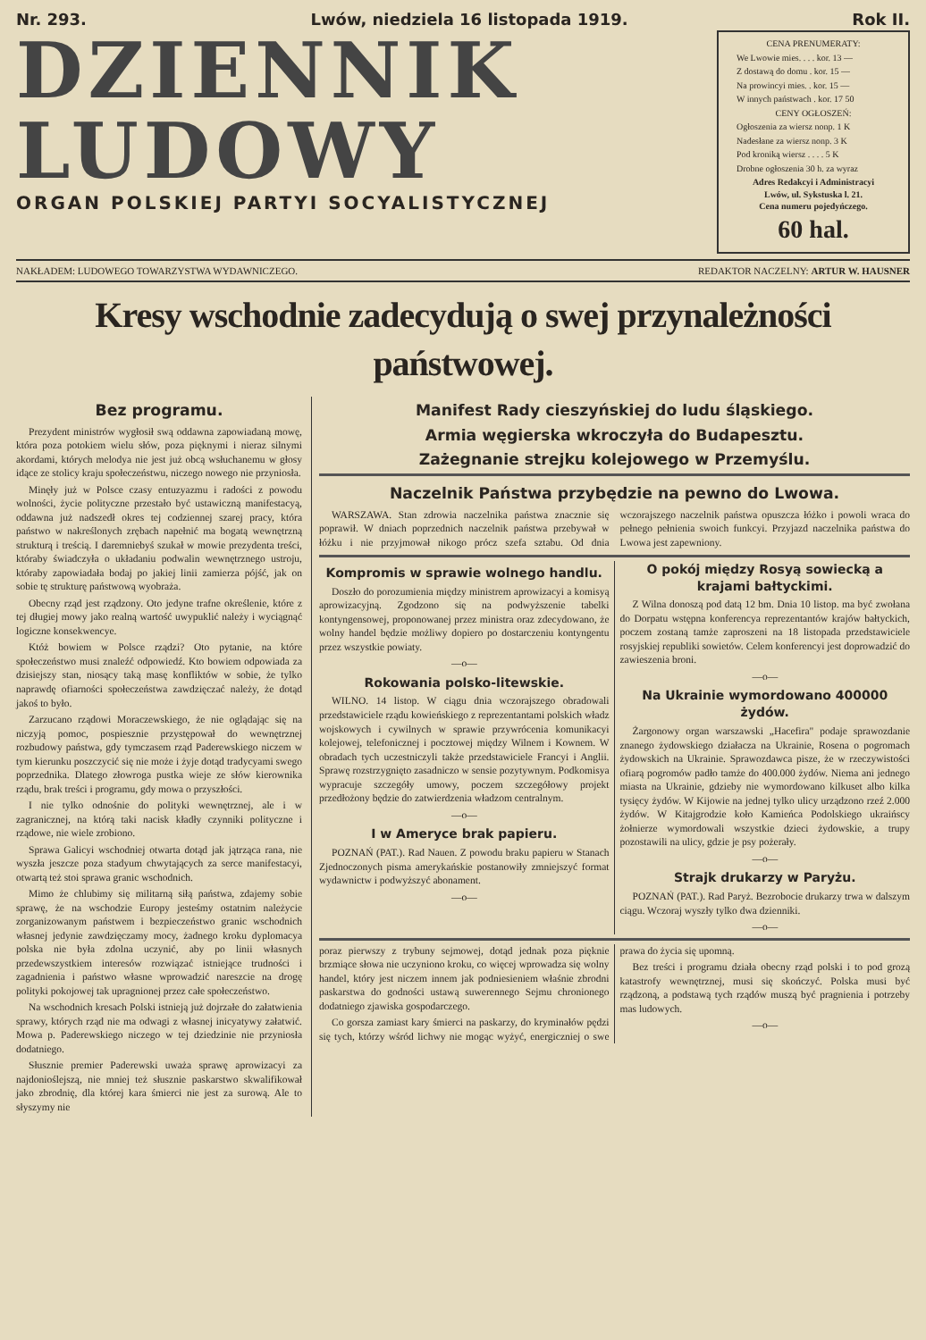Nr. 293. Lwów, niedziela 16 listopada 1919. Rok II.
DZIENNIK
LUDOWY
ORGAN POLSKIEJ PARTYI SOCYALISTYCZNEJ
CENA PRENUMERATY:
We Lwowie mies. . . . kor. 13 —
Z dostawą do domu . kor. 15 —
Na prowincyi mies. . kor. 15 —
W innych państwach . kor. 17 50
CENY OGŁOSZEŃ:
Ogłoszenia za wiersz nonp. 1 K
Nadesłane za wiersz nonp. 3 K
Pod kroniką wiersz . . . . 5 K
Drobne ogłoszenia 30 h. za wyraz
Adres Redakcyi i Administracyi
Lwów, ul. Sykstuska l. 21.
Cena numeru pojedyńczego.
60 hal.
NAKŁADEM: LUDOWEGO TOWARZYSTWA WYDAWNICZEGO. REDAKTOR NACZELNY: ARTUR W. HAUSNER
Kresy wschodnie zadecydują o swej przynależności państwowej.
Bez programu.
Prezydent ministrów wygłosił swą oddawna zapowiadaną mowę, która poza potokiem wielu słów, poza pięknymi i nieraz silnymi akordami, których melodya nie jest już obcą wsłuchanemu w głosy idące ze stolicy kraju społeczeństwu, niczego nowego nie przyniosła.
Minęły już w Polsce czasy entuzyazmu i radości z powodu wolności, życie polityczne przestało być ustawiczną manifestacyą, oddawna już nadszedł okres tej codziennej szarej pracy, która państwo w nakreślonych zrębach napełnić ma bogatą wewnętrzną strukturą i treścią. I daremniebyś szukał w mowie prezydenta treści, któraby świadczyła o układaniu podwalin wewnętrznego ustroju, któraby zapowiadała bodaj po jakiej linii zamierza pójść, jak on sobie tę strukturę państwową wyobraża.
Obecny rząd jest rządzony. Oto jedyne trafne określenie, które z tej długiej mowy jako realną wartość uwypuklić należy i wyciągnąć logiczne konsekwencye.
Któż bowiem w Polsce rządzi? Oto pytanie, na które społeczeństwo musi znaleźć odpowiedź. Kto bowiem odpowiada za dzisiejszy stan, niosący taką masę konfliktów w sobie, że tylko naprawdę ofiarności społeczeństwa zawdzięczać należy, że dotąd jakoś to było.
Zarzucano rządowi Moraczewskiego, że nie oglądając się na niczyją pomoc, pospiesznie przystępował do wewnętrznej rozbudowy państwa, gdy tymczasem rząd Paderewskiego niczem w tym kierunku poszczycić się nie może i żyje dotąd tradycyami swego poprzednika. Dlatego złowroga pustka wieje ze słów kierownika rządu, brak treści i programu, gdy mowa o przyszłości.
I nie tylko odnośnie do polityki wewnętrznej, ale i w zagranicznej, na którą taki nacisk kładły czynniki polityczne i rządowe, nie wiele zrobiono.
Sprawa Galicyi wschodniej otwarta dotąd jak jątrząca rana, nie wyszła jeszcze poza stadyum chwytających za serce manifestacyi, otwartą też stoi sprawa granic wschodnich.
Mimo że chlubimy się militarną siłą państwa, zdajemy sobie sprawę, że na wschodzie Europy jesteśmy ostatnim należycie zorganizowanym państwem i bezpieczeństwo granic wschodnich własnej jedynie zawdzięczamy mocy, żadnego kroku dyplomacya polska nie była zdolna uczynić, aby po linii własnych przedewszystkiem interesów rozwiązać istniejące trudności i zagadnienia i państwo własne wprowadzić nareszcie na drogę polityki pokojowej tak upragnionej przez całe społeczeństwo.
Na wschodnich kresach Polski istnieją już dojrzałe do załatwienia sprawy, których rząd nie ma odwagi z własnej inicyatywy załatwić. Mowa p. Paderewskiego niczego w tej dziedzinie nie przyniosła dodatniego.
Słusznie premier Paderewski uważa sprawę aprowizacyi za najdonioślejszą, nie mniej też słusznie paskarstwo skwalifikował jako zbrodnię, dla której kara śmierci nie jest za surową. Ale to słyszymy nie
Manifest Rady cieszyńskiej do ludu śląskiego.
Armia węgierska wkroczyła do Budapesztu.
Zażegnanie strejku kolejowego w Przemyślu.
Naczelnik Państwa przybędzie na pewno do Lwowa.
WARSZAWA. Stan zdrowia naczelnika państwa znacznie się poprawił. W dniach poprzednich naczelnik państwa przebywał w łóżku i nie przyjmował nikogo prócz szefa sztabu. Od dnia wczorajszego naczelnik państwa opuszcza łóżko i powoli wraca do pełnego pełnienia swoich funkcyi. Przyjazd naczelnika państwa do Lwowa jest zapewniony.
Kompromis w sprawie wolnego handlu.
Doszło do porozumienia między ministrem aprowizacyi a komisyą aprowizacyjną. Zgodzono się na podwyższenie tabelki kontyngensowej, proponowanej przez ministra oraz zdecydowano, że wolny handel będzie możliwy dopiero po dostarczeniu kontyngentu przez wszystkie powiaty.
—o—
Rokowania polsko-litewskie.
WILNO. 14 listop. W ciągu dnia wczorajszego obradowali przedstawiciele rządu kowieńskiego z reprezentantami polskich władz wojskowych i cywilnych w sprawie przywrócenia komunikacyi kolejowej, telefonicznej i pocztowej między Wilnem i Kownem. W obradach tych uczestniczyli także przedstawiciele Francyi i Anglii. Sprawę rozstrzygnięto zasadniczo w sensie pozytywnym. Podkomisya wypracuje szczegóły umowy, poczem szczegółowy projekt przedłożony będzie do zatwierdzenia władzom centralnym.
—o—
I w Ameryce brak papieru.
POZNAŃ (PAT.). Rad Nauen. Z powodu braku papieru w Stanach Zjednoczonych pisma amerykańskie postanowiły zmniejszyć format wydawnictw i podwyższyć abonament.
—o—
O pokój między Rosyą sowiecką a krajami bałtyckimi.
Z Wilna donoszą pod datą 12 bm. Dnia 10 listop. ma być zwołana do Dorpatu wstępna konferencya reprezentantów krajów bałtyckich, poczem zostaną tamże zaproszeni na 18 listopada przedstawiciele rosyjskiej republiki sowietów. Celem konferencyi jest doprowadzić do zawieszenia broni.
—o—
Na Ukrainie wymordowano 400000 żydów.
Żargonowy organ warszawski „Hacefira" podaje sprawozdanie znanego żydowskiego działacza na Ukrainie, Rosena o pogromach żydowskich na Ukrainie. Sprawozdawca pisze, że w rzeczywistości ofiarą pogromów padło tamże do 400.000 żydów. Niema ani jednego miasta na Ukrainie, gdzieby nie wymordowano kilkuset albo kilka tysięcy żydów. W Kijowie na jednej tylko ulicy urządzono rzeź 2.000 żydów. W Kitajgrodzie koło Kamieńca Podolskiego ukraińscy żołnierze wymordowali wszystkie dzieci żydowskie, a trupy pozostawili na ulicy, gdzie je psy pożerały.
—o—
Strajk drukarzy w Paryżu.
POZNAŃ (PAT.). Rad Paryż. Bezrobocie drukarzy trwa w dalszym ciągu. Wczoraj wyszły tylko dwa dzienniki.
—o—
poraz pierwszy z trybuny sejmowej, dotąd jednak poza pięknie brzmiące słowa nie uczyniono kroku, co więcej wprowadza się wolny handel, który jest niczem innem jak podniesieniem właśnie zbrodni paskarstwa do godności ustawą suwerennego Sejmu chronionego dodatniego zjawiska gospodarczego.
Co gorsza zamiast kary śmierci na paskarzy, do kryminałów pędzi się tych, którzy wśród lichwy nie mogąc wyżyć, energiczniej o swe prawa do życia się upomną.
Bez treści i programu działa obecny rząd polski i to pod grozą katastrofy wewnętrznej, musi się skończyć. Polska musi być rządzoną, a podstawą tych rządów muszą być pragnienia i potrzeby mas ludowych.
—o—